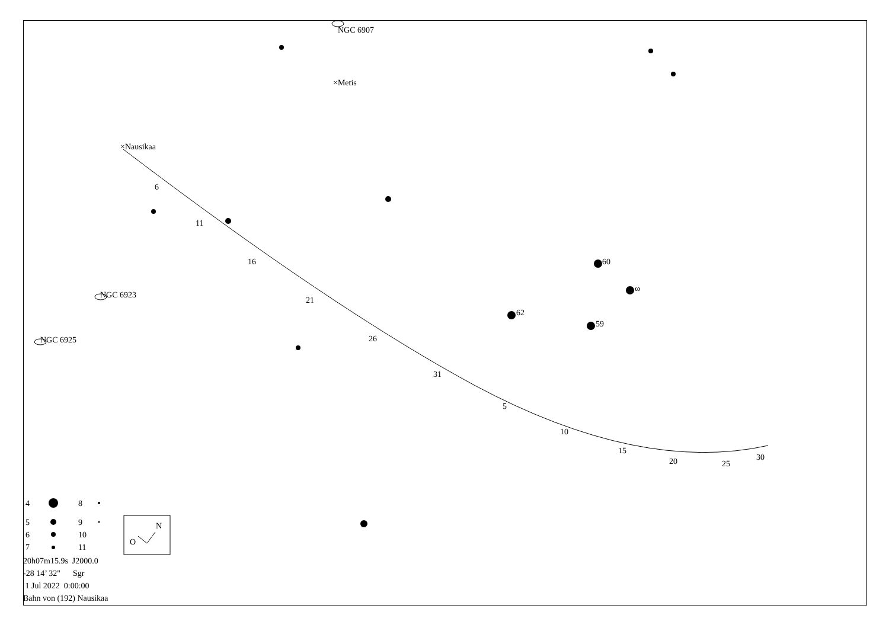NGC 6907
×Metis
×Nausikaa
6
11
16
21
26
31
5
10
15
20 25
30
60
ω
62
59
NGC 6923
NGC 6925
4 8
5 9
6 10
7 11
N
O
20h07m15.9s J2000.0
-28 14’ 32" Sgr
1 Jul 2022 0:00:00
Bahn von (192) Nausikaa